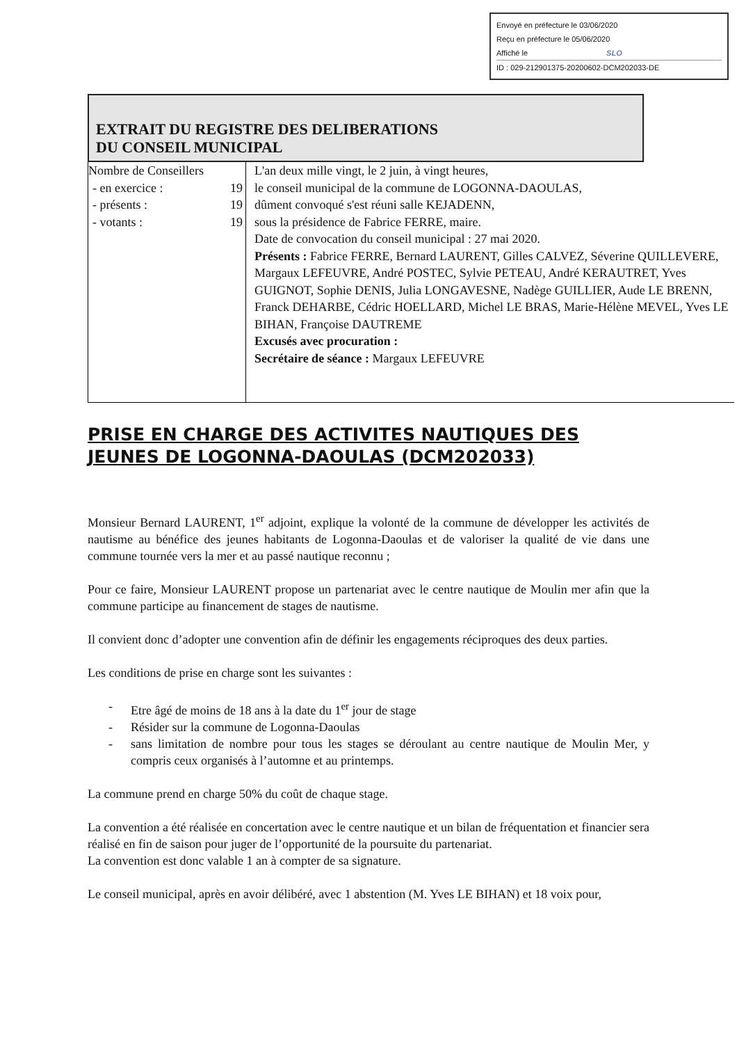Envoyé en préfecture le 03/06/2020
Reçu en préfecture le 05/06/2020
Affiché le SLO
ID : 029-212901375-20200602-DCM202033-DE
EXTRAIT DU REGISTRE DES DELIBERATIONS
DU CONSEIL MUNICIPAL
| Nombre de Conseillers - en exercice : 19 - présents : 19 - votants : 19 | L'an deux mille vingt, le 2 juin, à vingt heures, le conseil municipal de la commune de LOGONNA-DAOULAS, dûment convoqué s'est réuni salle KEJADENN, sous la présidence de Fabrice FERRE, maire. Date de convocation du conseil municipal : 27 mai 2020. Présents : Fabrice FERRE, Bernard LAURENT, Gilles CALVEZ, Séverine QUILLEVERE, Margaux LEFEUVRE, André POSTEC, Sylvie PETEAU, André KERAUTRET, Yves GUIGNOT, Sophie DENIS, Julia LONGAVESNE, Nadège GUILLIER, Aude LE BRENN, Franck DEHARBE, Cédric HOELLARD, Michel LE BRAS, Marie-Hélène MEVEL, Yves LE BIHAN, Françoise DAUTREME Excusés avec procuration : Secrétaire de séance : Margaux LEFEUVRE |
PRISE EN CHARGE DES ACTIVITES NAUTIQUES DES JEUNES DE LOGONNA-DAOULAS (DCM202033)
Monsieur Bernard LAURENT, 1<sup>er</sup> adjoint, explique la volonté de la commune de développer les activités de nautisme au bénéfice des jeunes habitants de Logonna-Daoulas et de valoriser la qualité de vie dans une commune tournée vers la mer et au passé nautique reconnu ;
Pour ce faire, Monsieur LAURENT propose un partenariat avec le centre nautique de Moulin mer afin que la commune participe au financement de stages de nautisme.
Il convient donc d’adopter une convention afin de définir les engagements réciproques des deux parties.
Les conditions de prise en charge sont les suivantes :
- Etre âgé de moins de 18 ans à la date du 1<sup>er</sup> jour de stage
- Résider sur la commune de Logonna-Daoulas
- sans limitation de nombre pour tous les stages se déroulant au centre nautique de Moulin Mer, y compris ceux organisés à l’automne et au printemps.
La commune prend en charge 50% du coût de chaque stage.
La convention a été réalisée en concertation avec le centre nautique et un bilan de fréquentation et financier sera réalisé en fin de saison pour juger de l’opportunité de la poursuite du partenariat.
La convention est donc valable 1 an à compter de sa signature.
Le conseil municipal, après en avoir délibéré, avec 1 abstention (M. Yves LE BIHAN) et 18 voix pour,